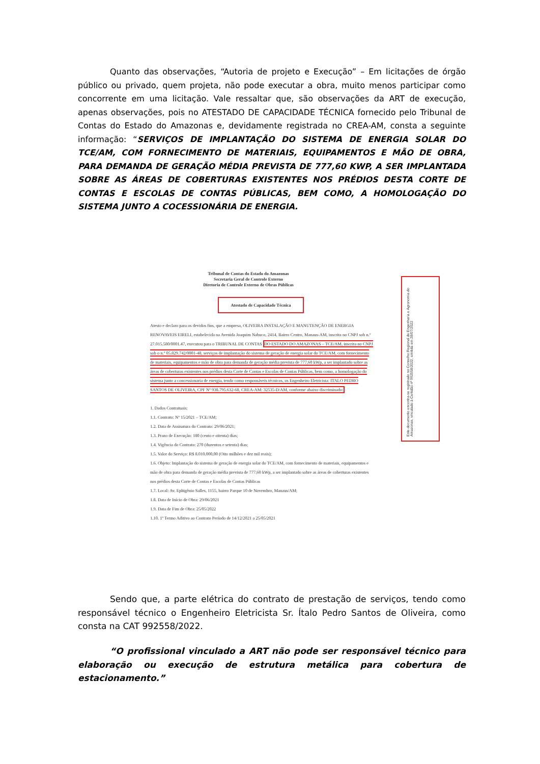Quanto das observações, “Autoria de projeto e Execução” – Em licitações de órgão público ou privado, quem projeta, não pode executar a obra, muito menos participar como concorrente em uma licitação. Vale ressaltar que, são observações da ART de execução, apenas observações, pois no ATESTADO DE CAPACIDADE TÉCNICA fornecido pelo Tribunal de Contas do Estado do Amazonas e, devidamente registrada no CREA-AM, consta a seguinte informação: “SERVIÇOS DE IMPLANTAÇÃO DO SISTEMA DE ENERGIA SOLAR DO TCE/AM, COM FORNECIMENTO DE MATERIAIS, EQUIPAMENTOS E MÃO DE OBRA, PARA DEMANDA DE GERAÇÃO MÉDIA PREVISTA DE 777,60 KWP, A SER IMPLANTADA SOBRE AS ÁREAS DE COBERTURAS EXISTENTES NOS PRÉDIOS DESTA CORTE DE CONTAS E ESCOLAS DE CONTAS PÚBLICAS, BEM COMO, A HOMOLOGAÇÃO DO SISTEMA JUNTO A COCESSIONÁRIA DE ENERGIA.
Tribunal de Contas do Estado do Amazonas
Secretaria Geral de Controle Externo
Diretoria de Controle Externo de Obras Públicas
Atestado de Capacidade Técnica
Atesto e declaro para os devidos fins, que a empresa, OLIVEIRA INSTALAÇÃO E MANUTENÇÃO DE ENERGIA RENOVAVEIS EIRELI, estabelecida na Avenida Joaquim Nabuco, 2414, Bairro Centro, Manaus-AM, inscrita no CNPJ sob n.º 27.015.580/0001.47, executou para o TRIBUNAL DE CONTAS DO ESTADO DO AMAZONAS – TCE/AM, inscrita no CNPJ sob o n.º 05.829.742/0001-48, serviços de implantação do sistema de geração de energia solar do TCE/AM, com fornecimento de materiais, equipamentos e mão de obra para demanda de geração média prevista de 777,60 kWp, a ser implantado sobre as áreas de coberturas existentes nos prédios desta Corte de Contas e Escolas de Contas Públicas, bem como, a homologação do sistema junto a concessionaria de energia, tendo como responsáveis técnicos, os Engenheiro Eletricista: ITALO PEDRO SANTOS DE OLIVEIRA, CPF Nº 938.795.632-68, CREA-AM: 32535-D/AM, conforme abaixo discriminado:
1. Dados Contratuais:
1.1. Contrato: Nº 15/2021 – TCE/AM;
1.2. Data de Assinatura do Contrato: 29/06/2021;
1.3. Prazo de Execução: 180 (cento e oitenta) dias;
1.4. Vigência do Contrato: 270 (duzentos e setenta) dias;
1.5. Valor do Serviço: R$ 8.010.000,00 (Oito milhões e dez mil reais);
1.6. Objeto: Implantação do sistema de geração de energia solar do TCE/AM, com fornecimento de materiais, equipamentos e mão de obra para demanda de geração média prevista de 777,60 kWp, a ser implantado sobre as áreas de coberturas existentes nos prédios desta Corte de Contas e Escolas de Contas Públicas
1.7. Local: Av. Ephigênio Salles, 1155, bairro Parque 10 de Novembro, Manaus/AM;
1.8. Data de Início de Obra: 29/06/2021
1.9. Data de Fim de Obra: 25/05/2022
1.10. 1º Termo Aditivo ao Contrato Período de 14/12/2021 a 25/05/2021
Este documento encontra-se registrado no Conselho Regional de Engenharia e Agronomia do Amazonas, vinculado à Certidão nº 992558/2022, emitida em 28/07/2022
Sendo que, a parte elétrica do contrato de prestação de serviços, tendo como responsável técnico o Engenheiro Eletricista Sr. Ítalo Pedro Santos de Oliveira, como consta na CAT 992558/2022.
“O profissional vinculado a ART não pode ser responsável técnico para elaboração ou execução de estrutura metálica para cobertura de estacionamento.”